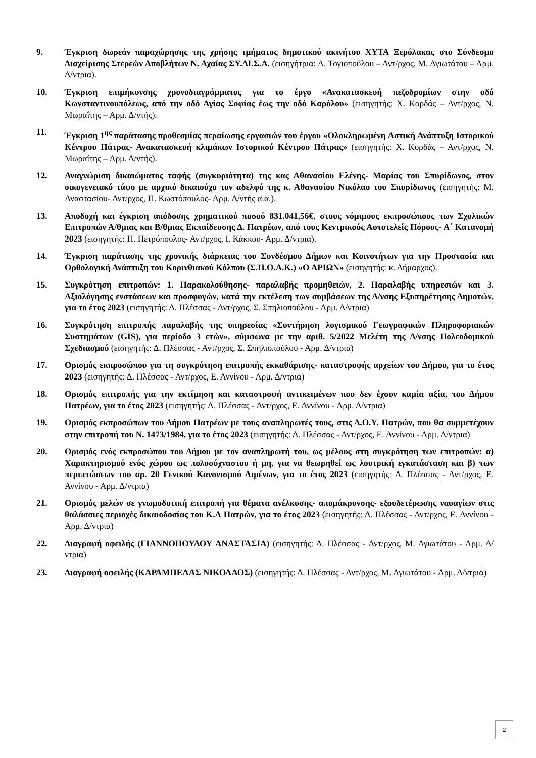9. Έγκριση δωρεάν παραχώρησης της χρήσης τμήματος δημοτικού ακινήτου ΧΥΤΑ Ξερόλακας στο Σύνδεσμο Διαχείρισης Στερεών Αποβλήτων Ν. Αχαΐας ΣΥ.ΔΙ.Σ.Α. (εισηγήτρια: Α. Τογιοπούλου – Αντ/ρχος, Μ. Αγιωτάτου – Αρμ. Δ/ντρια).
10. Έγκριση επιμήκυνσης χρονοδιαγράμματος για το έργο «Ανακατασκευή πεζοδρομίων στην οδό Κωνσταντινουπόλεως, από την οδό Αγίας Σοφίας έως την οδό Καρόλου» (εισηγητής: Χ. Κορδάς – Αντ/ρχος, Ν. Μωραΐτης – Αρμ. Δ/ντής).
11. Έγκριση 1<sup>ης</sup> παράτασης προθεσμίας περαίωσης εργασιών του έργου «Ολοκληρωμένη Αστική Ανάπτυξη Ιστορικού Κέντρου Πάτρας- Ανακατασκευή κλιμάκων Ιστορικού Κέντρου Πάτρας» (εισηγητής: Χ. Κορδάς – Αντ/ρχος, Ν. Μωραΐτης – Αρμ. Δ/ντής).
12. Αναγνώριση δικαιώματος ταφής (συγκυριότητα) της κας Αθανασίου Ελένης- Μαρίας του Σπυρίδωνος, στον οικογενειακό τάφο με αρχικό δικαιούχο τον αδελφό της κ. Αθανασίου Νικόλαο του Σπυρίδωνος (εισηγητής: Μ. Αναστασίου- Αντ/ρχος, Π. Κωστόπουλος- Αρμ. Δ/ντής α.α.).
13. Αποδοχή και έγκριση απόδοσης χρηματικού ποσού 831.041,56€, στους νόμιμους εκπροσώπους των Σχολικών Επιτροπών Α/θμιας και Β/θμιας Εκπαίδευσης Δ. Πατρέων, από τους Κεντρικούς Αυτοτελείς Πόρους- Α΄ Κατανομή 2023 (εισηγητής: Π. Πετρόπουλος- Αντ/ρχος, Ι. Κάκκου- Αρμ. Δ/ντρια).
14. Έγκριση παράτασης της χρονικής διάρκειας του Συνδέσμου Δήμων και Κοινοτήτων για την Προστασία και Ορθολογική Ανάπτυξη του Κορινθιακού Κόλπου (Σ.Π.Ο.Α.Κ.) «Ο ΑΡΙΩΝ» (εισηγητής: κ. Δήμαρχος).
15. Συγκρότηση επιτροπών: 1. Παρακολούθησης- παραλαβής προμηθειών, 2. Παραλαβής υπηρεσιών και 3. Αξιολόγησης ενστάσεων και προσφυγών, κατά την εκτέλεση των συμβάσεων της Δ/νσης Εξυπηρέτησης Δημοτών, για το έτος 2023 (εισηγητής: Δ. Πλέσσας - Αντ/ρχος, Σ. Σπηλιοπούλου - Αρμ. Δ/ντρια)
16. Συγκρότηση επιτροπής παραλαβής της υπηρεσίας «Συντήρηση λογισμικού Γεωγραφικών Πληροφοριακών Συστημάτων (GIS), για περίοδο 3 ετών», σύμφωνα με την αριθ. 5/2022 Μελέτη της Δ/νσης Πολεοδομικού Σχεδιασμού (εισηγητής: Δ. Πλέσσας - Αντ/ρχος, Σ. Σπηλιοπούλου - Αρμ. Δ/ντρια)
17. Ορισμός εκπροσώπου για τη συγκρότηση επιτροπής εκκαθάρισης- καταστροφής αρχείων του Δήμου, για το έτος 2023 (εισηγητής: Δ. Πλέσσας - Αντ/ρχος, Ε. Αννίνου - Αρμ. Δ/ντρια)
18. Ορισμός επιτροπής για την εκτίμηση και καταστροφή αντικειμένων που δεν έχουν καμία αξία, του Δήμου Πατρέων, για το έτος 2023 (εισηγητής: Δ. Πλέσσας - Αντ/ρχος, Ε. Αννίνου - Αρμ. Δ/ντρια)
19. Ορισμός εκπροσώπων του Δήμου Πατρέων με τους αναπληρωτές τους, στις Δ.Ο.Υ. Πατρών, που θα συμμετέχουν στην επιτροπή του Ν. 1473/1984, για το έτος 2023 (εισηγητής: Δ. Πλέσσας - Αντ/ρχος, Ε. Αννίνου - Αρμ. Δ/ντρια)
20. Ορισμός ενός εκπροσώπου του Δήμου με τον αναπληρωτή του, ως μέλους στη συγκρότηση των επιτροπών: α) Χαρακτηρισμού ενός χώρου ως πολυσύχναστου ή μη, για να θεωρηθεί ως λουτρική εγκατάσταση και β) των περιπτώσεων του αρ. 20 Γενικού Κανονισμού Λιμένων, για το έτος 2023 (εισηγητής: Δ. Πλέσσας - Αντ/ρχος, Ε. Αννίνου - Αρμ. Δ/ντρια)
21. Ορισμός μελών σε γνωμοδοτική επιτροπή για θέματα ανέλκυσης- απομάκρυνσης- εξουδετέρωσης ναυαγίων στις θαλάσσιες περιοχές δικαιοδοσίας του Κ.Λ Πατρών, για το έτος 2023 (εισηγητής: Δ. Πλέσσας - Αντ/ρχος, Ε. Αννίνου - Αρμ. Δ/ντρια)
22. Διαγραφή οφειλής (ΓΙΑΝΝΟΠΟΥΛΟΥ ΑΝΑΣΤΑΣΙΑ) (εισηγητής: Δ. Πλέσσας - Αντ/ρχος, Μ. Αγιωτάτου - Αρμ. Δ/ντρια)
23. Διαγραφή οφειλής (ΚΑΡΑΜΠΕΛΑΣ ΝΙΚΟΛΑΟΣ) (εισηγητής: Δ. Πλέσσας - Αντ/ρχος, Μ. Αγιωτάτου - Αρμ. Δ/ντρια)
2